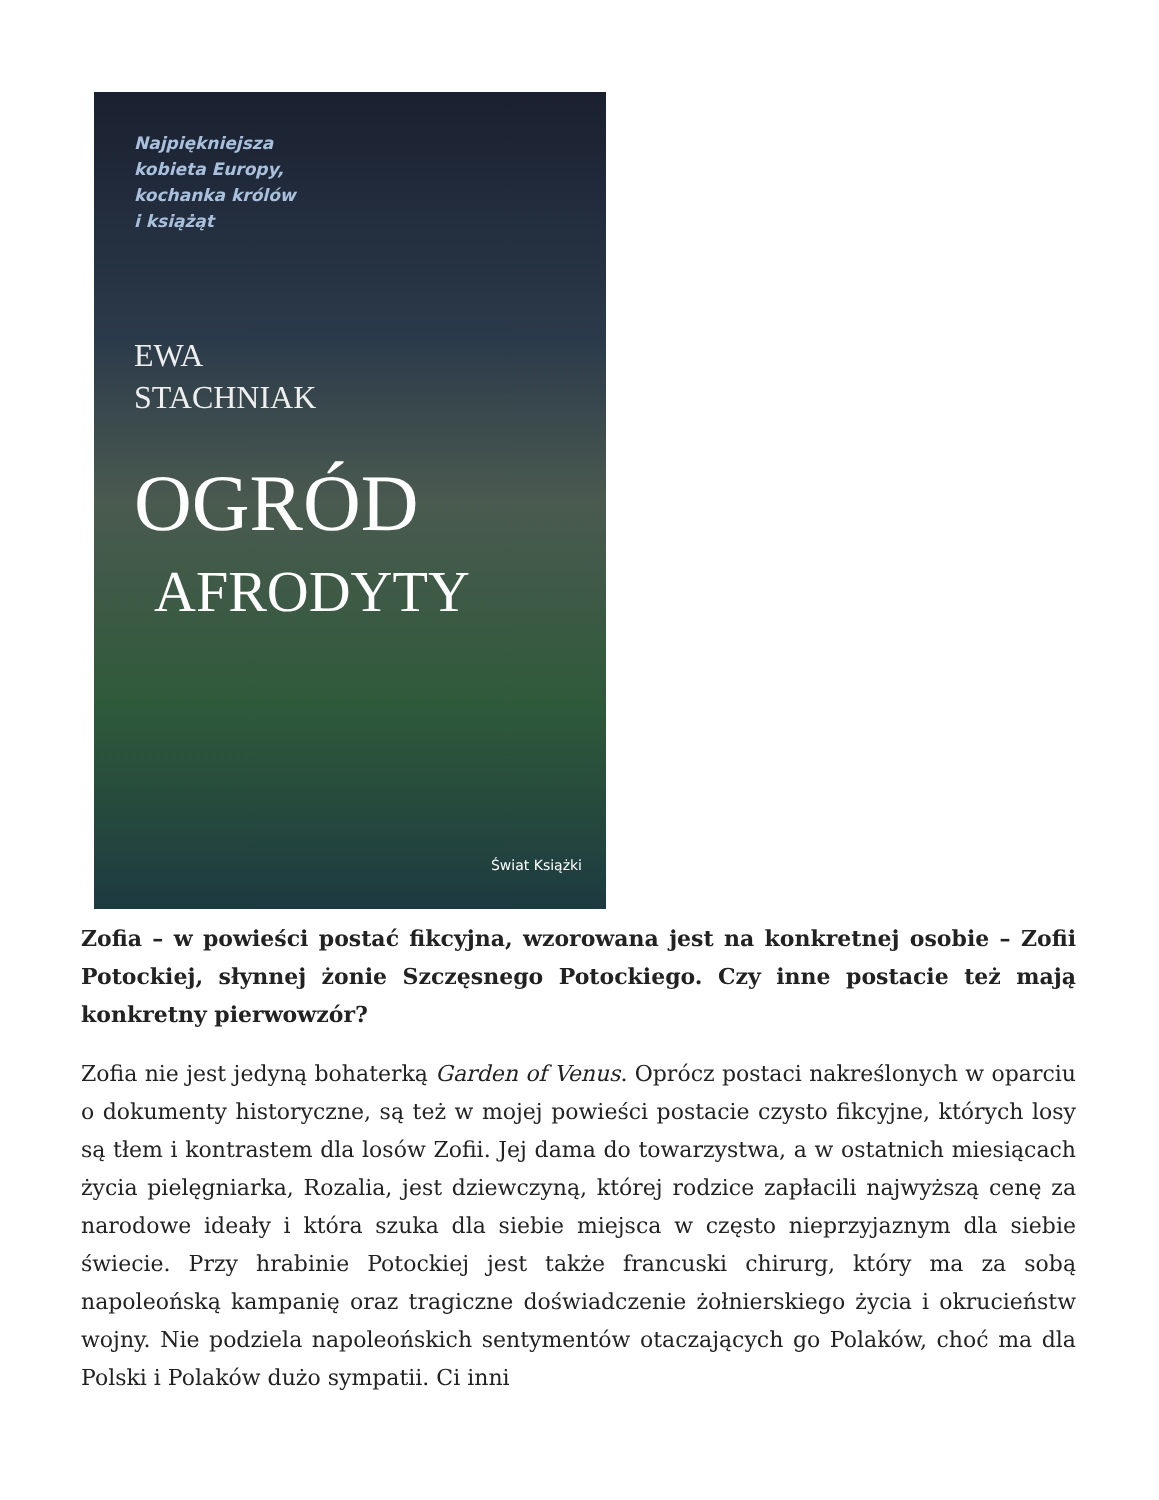Najpiękniejsza
kobieta Europy,
kochanka królów
i książąt
EWA
STACHNIAK
OGRÓD
AFRODYTY
Świat Książki
Zofia – w powieści postać fikcyjna, wzorowana jest na konkretnej osobie – Zofii Potockiej, słynnej żonie Szczęsnego Potockiego. Czy inne postacie też mają konkretny pierwowzór?
Zofia nie jest jedyną bohaterką Garden of Venus. Oprócz postaci nakreślonych w oparciu o dokumenty historyczne, są też w mojej powieści postacie czysto fikcyjne, których losy są tłem i kontrastem dla losów Zofii. Jej dama do towarzystwa, a w ostatnich miesiącach życia pielęgniarka, Rozalia, jest dziewczyną, której rodzice zapłacili najwyższą cenę za narodowe ideały i która szuka dla siebie miejsca w często nieprzyjaznym dla siebie świecie. Przy hrabinie Potockiej jest także francuski chirurg, który ma za sobą napoleońską kampanię oraz tragiczne doświadczenie żołnierskiego życia i okrucieństw wojny. Nie podziela napoleońskich sentymentów otaczających go Polaków, choć ma dla Polski i Polaków dużo sympatii. Ci inni